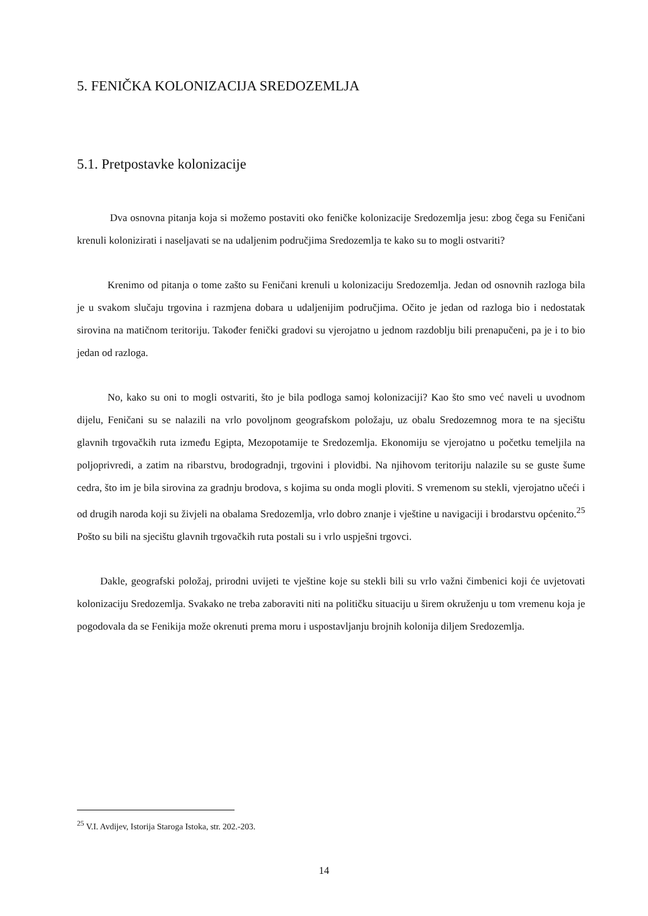5. FENIČKA KOLONIZACIJA SREDOZEMLJA
5.1. Pretpostavke kolonizacije
Dva osnovna pitanja koja si možemo postaviti oko feničke kolonizacije Sredozemlja jesu: zbog čega su Feničani krenuli kolonizirati i naseljavati se na udaljenim područjima Sredozemlja te kako su to mogli ostvariti?
Krenimo od pitanja o tome zašto su Feničani krenuli u kolonizaciju Sredozemlja. Jedan od osnovnih razloga bila je u svakom slučaju trgovina i razmjena dobara u udaljenijim područjima. Očito je jedan od razloga bio i nedostatak sirovina na matičnom teritoriju. Također fenički gradovi su vjerojatno u jednom razdoblju bili prenapučeni, pa je i to bio jedan od razloga.
No, kako su oni to mogli ostvariti, što je bila podloga samoj kolonizaciji? Kao što smo već naveli u uvodnom dijelu, Feničani su se nalazili na vrlo povoljnom geografskom položaju, uz obalu Sredozemnog mora te na sjecištu glavnih trgovačkih ruta između Egipta, Mezopotamije te Sredozemlja. Ekonomiju se vjerojatno u početku temeljila na poljoprivredi, a zatim na ribarstvu, brodogradnji, trgovini i plovidbi. Na njihovom teritoriju nalazile su se guste šume cedra, što im je bila sirovina za gradnju brodova, s kojima su onda mogli ploviti. S vremenom su stekli, vjerojatno učeći i od drugih naroda koji su živjeli na obalama Sredozemlja, vrlo dobro znanje i vještine u navigaciji i brodarstvu općenito.<sup>25</sup> Pošto su bili na sjecištu glavnih trgovačkih ruta postali su i vrlo uspješni trgovci.
Dakle, geografski položaj, prirodni uvijeti te vještine koje su stekli bili su vrlo važni čimbenici koji će uvjetovati kolonizaciju Sredozemlja. Svakako ne treba zaboraviti niti na političku situaciju u širem okruženju u tom vremenu koja je pogodovala da se Fenikija može okrenuti prema moru i uspostavljanju brojnih kolonija diljem Sredozemlja.
<sup>25</sup> V.I. Avdijev, Istorija Staroga Istoka, str. 202.-203.
14